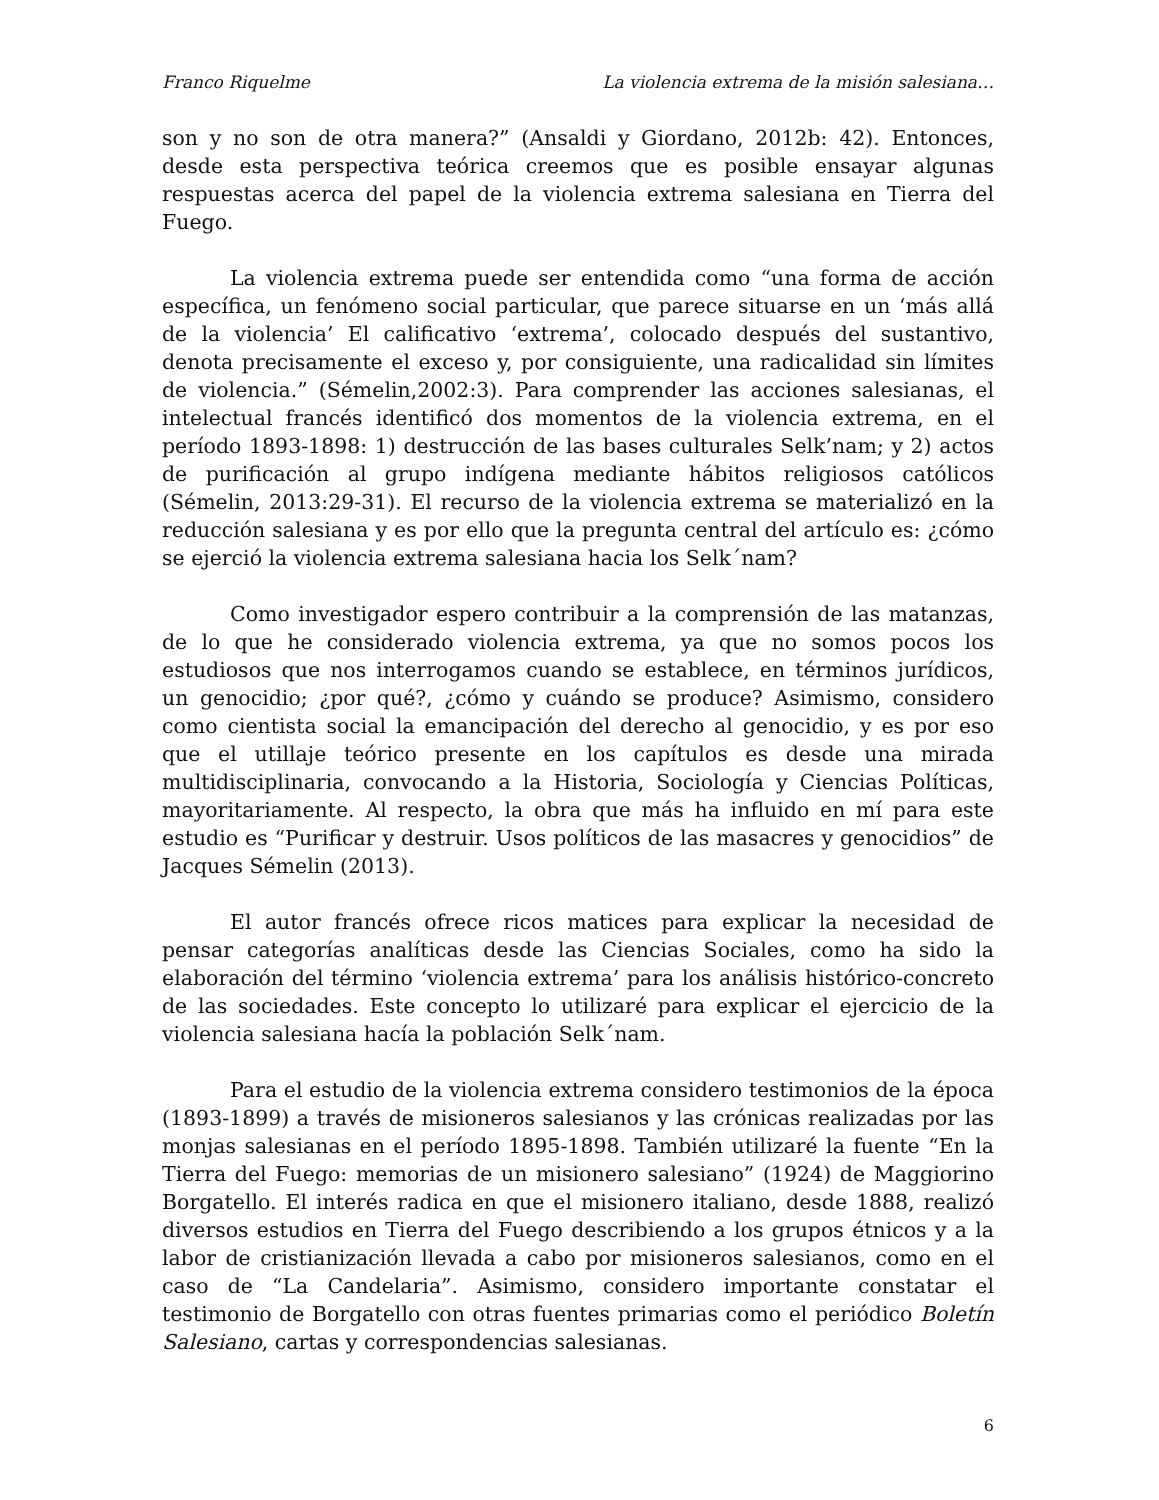Franco Riquelme La violencia extrema de la misión salesiana…
son y no son de otra manera?” (Ansaldi y Giordano, 2012b: 42). Entonces, desde esta perspectiva teórica creemos que es posible ensayar algunas respuestas acerca del papel de la violencia extrema salesiana en Tierra del Fuego.
La violencia extrema puede ser entendida como “una forma de acción específica, un fenómeno social particular, que parece situarse en un ‘más allá de la violencia’ El calificativo ‘extrema’, colocado después del sustantivo, denota precisamente el exceso y, por consiguiente, una radicalidad sin límites de violencia.” (Sémelin,2002:3). Para comprender las acciones salesianas, el intelectual francés identificó dos momentos de la violencia extrema, en el período 1893-1898: 1) destrucción de las bases culturales Selk’nam; y 2) actos de purificación al grupo indígena mediante hábitos religiosos católicos (Sémelin, 2013:29-31). El recurso de la violencia extrema se materializó en la reducción salesiana y es por ello que la pregunta central del artículo es: ¿cómo se ejerció la violencia extrema salesiana hacia los Selk´nam?
Como investigador espero contribuir a la comprensión de las matanzas, de lo que he considerado violencia extrema, ya que no somos pocos los estudiosos que nos interrogamos cuando se establece, en términos jurídicos, un genocidio; ¿por qué?, ¿cómo y cuándo se produce? Asimismo, considero como cientista social la emancipación del derecho al genocidio, y es por eso que el utillaje teórico presente en los capítulos es desde una mirada multidisciplinaria, convocando a la Historia, Sociología y Ciencias Políticas, mayoritariamente. Al respecto, la obra que más ha influido en mí para este estudio es “Purificar y destruir. Usos políticos de las masacres y genocidios” de Jacques Sémelin (2013).
El autor francés ofrece ricos matices para explicar la necesidad de pensar categorías analíticas desde las Ciencias Sociales, como ha sido la elaboración del término ‘violencia extrema’ para los análisis histórico-concreto de las sociedades. Este concepto lo utilizaré para explicar el ejercicio de la violencia salesiana hacía la población Selk´nam.
Para el estudio de la violencia extrema considero testimonios de la época (1893-1899) a través de misioneros salesianos y las crónicas realizadas por las monjas salesianas en el período 1895-1898. También utilizaré la fuente “En la Tierra del Fuego: memorias de un misionero salesiano” (1924) de Maggiorino Borgatello. El interés radica en que el misionero italiano, desde 1888, realizó diversos estudios en Tierra del Fuego describiendo a los grupos étnicos y a la labor de cristianización llevada a cabo por misioneros salesianos, como en el caso de “La Candelaria”. Asimismo, considero importante constatar el testimonio de Borgatello con otras fuentes primarias como el periódico Boletín Salesiano, cartas y correspondencias salesianas.
6